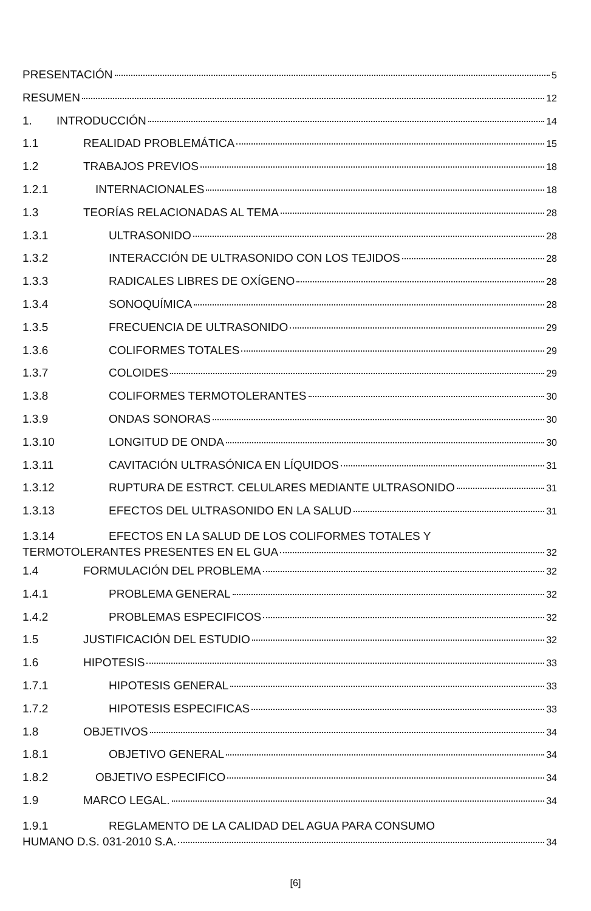PRESENTACIÓN 5
RESUMEN 12
1. INTRODUCCIÓN 14
1.1 REALIDAD PROBLEMÁTICA 15
1.2 TRABAJOS PREVIOS 18
1.2.1 INTERNACIONALES 18
1.3 TEORÍAS RELACIONADAS AL TEMA 28
1.3.1 ULTRASONIDO 28
1.3.2 INTERACCIÓN DE ULTRASONIDO CON LOS TEJIDOS 28
1.3.3 RADICALES LIBRES DE OXÍGENO 28
1.3.4 SONOQUÍMICA 28
1.3.5 FRECUENCIA DE ULTRASONIDO 29
1.3.6 COLIFORMES TOTALES 29
1.3.7 COLOIDES 29
1.3.8 COLIFORMES TERMOTOLERANTES 30
1.3.9 ONDAS SONORAS 30
1.3.10 LONGITUD DE ONDA 30
1.3.11 CAVITACIÓN ULTRASÓNICA EN LÍQUIDOS 31
1.3.12 RUPTURA DE ESTRCT. CELULARES MEDIANTE ULTRASONIDO 31
1.3.13 EFECTOS DEL ULTRASONIDO EN LA SALUD 31
1.3.14 EFECTOS EN LA SALUD DE LOS COLIFORMES TOTALES Y
TERMOTOLERANTES PRESENTES EN EL GUA 32
1.4 FORMULACIÓN DEL PROBLEMA 32
1.4.1 PROBLEMA GENERAL 32
1.4.2 PROBLEMAS ESPECIFICOS 32
1.5 JUSTIFICACIÓN DEL ESTUDIO 32
1.6 HIPOTESIS 33
1.7.1 HIPOTESIS GENERAL 33
1.7.2 HIPOTESIS ESPECIFICAS 33
1.8 OBJETIVOS 34
1.8.1 OBJETIVO GENERAL 34
1.8.2 OBJETIVO ESPECIFICO 34
1.9 MARCO LEGAL. 34
1.9.1 REGLAMENTO DE LA CALIDAD DEL AGUA PARA CONSUMO
HUMANO D.S. 031-2010 S.A. 34
[6]